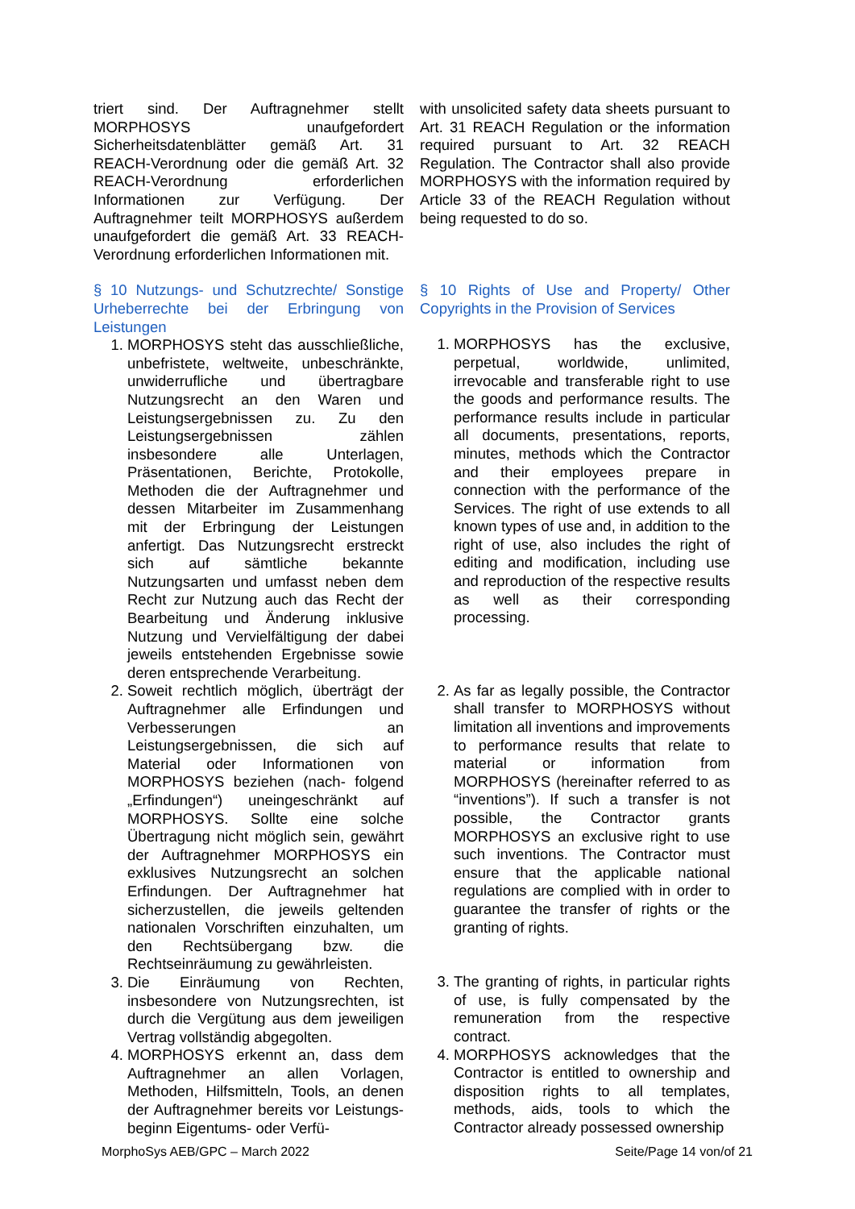triert sind. Der Auftragnehmer stellt MORPHOSYS unaufgefordert Sicherheitsdatenblätter gemäß Art. 31 REACH-Verordnung oder die gemäß Art. 32 REACH-Verordnung erforderlichen Informationen zur Verfügung. Der Auftragnehmer teilt MORPHOSYS außerdem unaufgefordert die gemäß Art. 33 REACH-Verordnung erforderlichen Informationen mit.
§ 10 Nutzungs- und Schutzrechte/ Sonstige Urheberrechte bei der Erbringung von Leistungen
1. MORPHOSYS steht das ausschließliche, unbefristete, weltweite, unbeschränkte, unwiderrufliche und übertragbare Nutzungsrecht an den Waren und Leistungsergebnissen zu. Zu den Leistungsergebnissen zählen insbesondere alle Unterlagen, Präsentationen, Berichte, Protokolle, Methoden die der Auftragnehmer und dessen Mitarbeiter im Zusammenhang mit der Erbringung der Leistungen anfertigt. Das Nutzungsrecht erstreckt sich auf sämtliche bekannte Nutzungsarten und umfasst neben dem Recht zur Nutzung auch das Recht der Bearbeitung und Änderung inklusive Nutzung und Vervielfältigung der dabei jeweils entstehenden Ergebnisse sowie deren entsprechende Verarbeitung.
2. Soweit rechtlich möglich, überträgt der Auftragnehmer alle Erfindungen und Verbesserungen an Leistungsergebnissen, die sich auf Material oder Informationen von MORPHOSYS beziehen (nach- folgend „Erfindungen“) uneingeschränkt auf MORPHOSYS. Sollte eine solche Übertragung nicht möglich sein, gewährt der Auftragnehmer MORPHOSYS ein exklusives Nutzungsrecht an solchen Erfindungen. Der Auftragnehmer hat sicherzustellen, die jeweils geltenden nationalen Vorschriften einzuhalten, um den Rechtsübergang bzw. die Rechtseinräumung zu gewährleisten.
3. Die Einräumung von Rechten, insbesondere von Nutzungsrechten, ist durch die Vergütung aus dem jeweiligen Vertrag vollständig abgegolten.
4. MORPHOSYS erkennt an, dass dem Auftragnehmer an allen Vorlagen, Methoden, Hilfsmitteln, Tools, an denen der Auftragnehmer bereits vor Leistungs- beginn Eigentums- oder Verfü-
with unsolicited safety data sheets pursuant to Art. 31 REACH Regulation or the information required pursuant to Art. 32 REACH Regulation. The Contractor shall also provide MORPHOSYS with the information required by Article 33 of the REACH Regulation without being requested to do so.
§ 10 Rights of Use and Property/ Other Copyrights in the Provision of Services
1. MORPHOSYS has the exclusive, perpetual, worldwide, unlimited, irrevocable and transferable right to use the goods and performance results. The performance results include in particular all documents, presentations, reports, minutes, methods which the Contractor and their employees prepare in connection with the performance of the Services. The right of use extends to all known types of use and, in addition to the right of use, also includes the right of editing and modification, including use and reproduction of the respective results as well as their corresponding processing.
2. As far as legally possible, the Contractor shall transfer to MORPHOSYS without limitation all inventions and improvements to performance results that relate to material or information from MORPHOSYS (hereinafter referred to as “inventions”). If such a transfer is not possible, the Contractor grants MORPHOSYS an exclusive right to use such inventions. The Contractor must ensure that the applicable national regulations are complied with in order to guarantee the transfer of rights or the granting of rights.
3. The granting of rights, in particular rights of use, is fully compensated by the remuneration from the respective contract.
4. MORPHOSYS acknowledges that the Contractor is entitled to ownership and disposition rights to all templates, methods, aids, tools to which the Contractor already possessed ownership
MorphoSys AEB/GPC – March 2022 Seite/Page 14 von/of 21